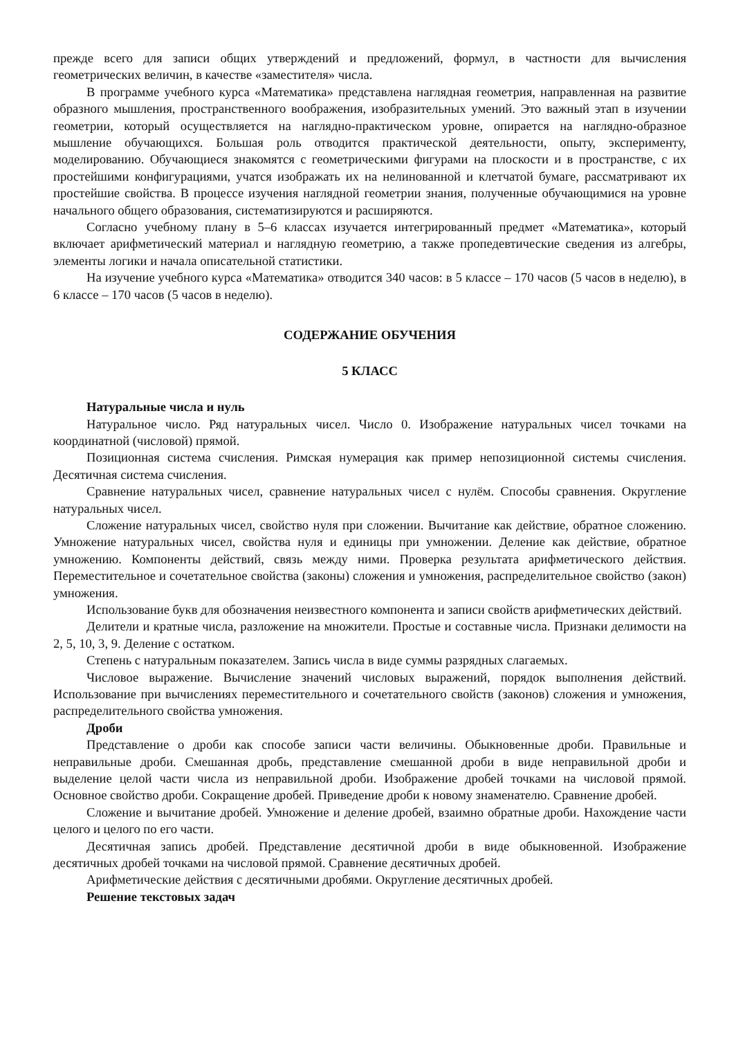прежде всего для записи общих утверждений и предложений, формул, в частности для вычисления геометрических величин, в качестве «заместителя» числа.
В программе учебного курса «Математика» представлена наглядная геометрия, направленная на развитие образного мышления, пространственного воображения, изобразительных умений. Это важный этап в изучении геометрии, который осуществляется на наглядно-практическом уровне, опирается на наглядно-образное мышление обучающихся. Большая роль отводится практической деятельности, опыту, эксперименту, моделированию. Обучающиеся знакомятся с геометрическими фигурами на плоскости и в пространстве, с их простейшими конфигурациями, учатся изображать их на нелинованной и клетчатой бумаге, рассматривают их простейшие свойства. В процессе изучения наглядной геометрии знания, полученные обучающимися на уровне начального общего образования, систематизируются и расширяются.
Согласно учебному плану в 5–6 классах изучается интегрированный предмет «Математика», который включает арифметический материал и наглядную геометрию, а также пропедевтические сведения из алгебры, элементы логики и начала описательной статистики.
На изучение учебного курса «Математика» отводится 340 часов: в 5 классе – 170 часов (5 часов в неделю), в 6 классе – 170 часов (5 часов в неделю).
СОДЕРЖАНИЕ ОБУЧЕНИЯ
5 КЛАСС
Натуральные числа и нуль
Натуральное число. Ряд натуральных чисел. Число 0. Изображение натуральных чисел точками на координатной (числовой) прямой.
Позиционная система счисления. Римская нумерация как пример непозиционной системы счисления. Десятичная система счисления.
Сравнение натуральных чисел, сравнение натуральных чисел с нулём. Способы сравнения. Округление натуральных чисел.
Сложение натуральных чисел, свойство нуля при сложении. Вычитание как действие, обратное сложению. Умножение натуральных чисел, свойства нуля и единицы при умножении. Деление как действие, обратное умножению. Компоненты действий, связь между ними. Проверка результата арифметического действия. Переместительное и сочетательное свойства (законы) сложения и умножения, распределительное свойство (закон) умножения.
Использование букв для обозначения неизвестного компонента и записи свойств арифметических действий.
Делители и кратные числа, разложение на множители. Простые и составные числа. Признаки делимости на 2, 5, 10, 3, 9. Деление с остатком.
Степень с натуральным показателем. Запись числа в виде суммы разрядных слагаемых.
Числовое выражение. Вычисление значений числовых выражений, порядок выполнения действий. Использование при вычислениях переместительного и сочетательного свойств (законов) сложения и умножения, распределительного свойства умножения.
Дроби
Представление о дроби как способе записи части величины. Обыкновенные дроби. Правильные и неправильные дроби. Смешанная дробь, представление смешанной дроби в виде неправильной дроби и выделение целой части числа из неправильной дроби. Изображение дробей точками на числовой прямой. Основное свойство дроби. Сокращение дробей. Приведение дроби к новому знаменателю. Сравнение дробей.
Сложение и вычитание дробей. Умножение и деление дробей, взаимно обратные дроби. Нахождение части целого и целого по его части.
Десятичная запись дробей. Представление десятичной дроби в виде обыкновенной. Изображение десятичных дробей точками на числовой прямой. Сравнение десятичных дробей.
Арифметические действия с десятичными дробями. Округление десятичных дробей.
Решение текстовых задач